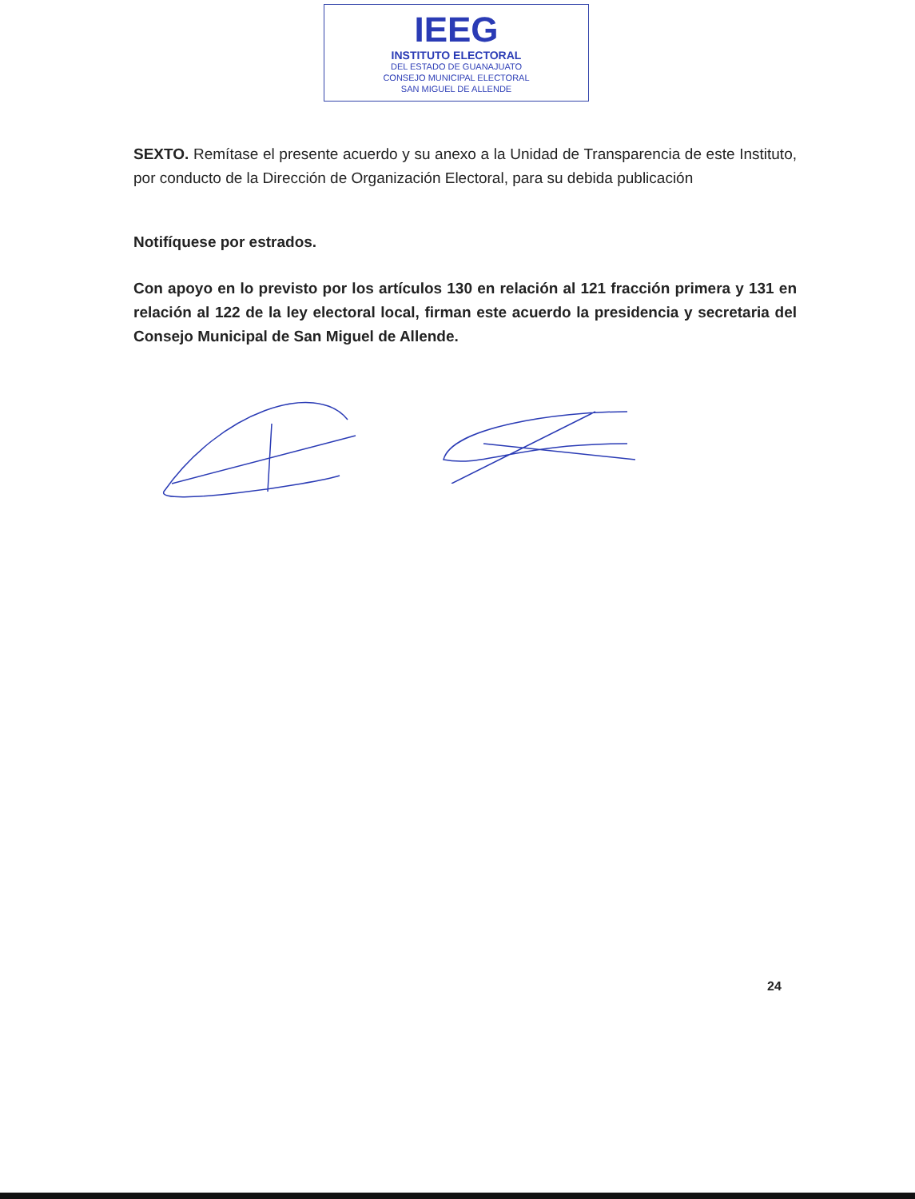IEEG
INSTITUTO ELECTORAL
DEL ESTADO DE GUANAJUATO
CONSEJO MUNICIPAL ELECTORAL
SAN MIGUEL DE ALLENDE
SEXTO. Remítase el presente acuerdo y su anexo a la Unidad de Transparencia de este Instituto, por conducto de la Dirección de Organización Electoral, para su debida publicación
Notifíquese por estrados.
Con apoyo en lo previsto por los artículos 130 en relación al 121 fracción primera y 131 en relación al 122 de la ley electoral local, firman este acuerdo la presidencia y secretaria del Consejo Municipal de San Miguel de Allende.
24